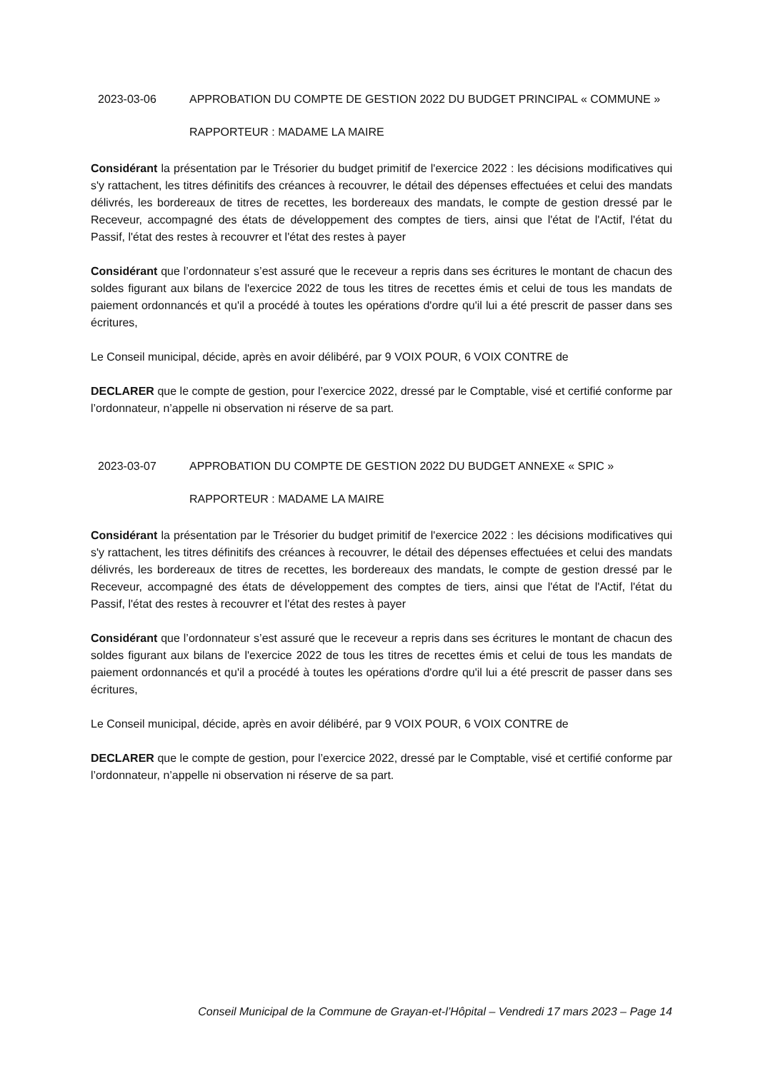2023-03-06 APPROBATION DU COMPTE DE GESTION 2022 DU BUDGET PRINCIPAL « COMMUNE »
RAPPORTEUR : MADAME LA MAIRE
Considérant la présentation par le Trésorier du budget primitif de l'exercice 2022 : les décisions modificatives qui s'y rattachent, les titres définitifs des créances à recouvrer, le détail des dépenses effectuées et celui des mandats délivrés, les bordereaux de titres de recettes, les bordereaux des mandats, le compte de gestion dressé par le Receveur, accompagné des états de développement des comptes de tiers, ainsi que l'état de l'Actif, l'état du Passif, l'état des restes à recouvrer et l'état des restes à payer
Considérant que l’ordonnateur s’est assuré que le receveur a repris dans ses écritures le montant de chacun des soldes figurant aux bilans de l'exercice 2022 de tous les titres de recettes émis et celui de tous les mandats de paiement ordonnancés et qu'il a procédé à toutes les opérations d'ordre qu'il lui a été prescrit de passer dans ses écritures,
Le Conseil municipal, décide, après en avoir délibéré, par 9 VOIX POUR, 6 VOIX CONTRE de
DECLARER que le compte de gestion, pour l’exercice 2022, dressé par le Comptable, visé et certifié conforme par l’ordonnateur, n’appelle ni observation ni réserve de sa part.
2023-03-07 APPROBATION DU COMPTE DE GESTION 2022 DU BUDGET ANNEXE « SPIC »
RAPPORTEUR : MADAME LA MAIRE
Considérant la présentation par le Trésorier du budget primitif de l'exercice 2022 : les décisions modificatives qui s'y rattachent, les titres définitifs des créances à recouvrer, le détail des dépenses effectuées et celui des mandats délivrés, les bordereaux de titres de recettes, les bordereaux des mandats, le compte de gestion dressé par le Receveur, accompagné des états de développement des comptes de tiers, ainsi que l'état de l'Actif, l'état du Passif, l'état des restes à recouvrer et l'état des restes à payer
Considérant que l’ordonnateur s’est assuré que le receveur a repris dans ses écritures le montant de chacun des soldes figurant aux bilans de l'exercice 2022 de tous les titres de recettes émis et celui de tous les mandats de paiement ordonnancés et qu'il a procédé à toutes les opérations d'ordre qu'il lui a été prescrit de passer dans ses écritures,
Le Conseil municipal, décide, après en avoir délibéré, par 9 VOIX POUR, 6 VOIX CONTRE de
DECLARER que le compte de gestion, pour l’exercice 2022, dressé par le Comptable, visé et certifié conforme par l’ordonnateur, n’appelle ni observation ni réserve de sa part.
Conseil Municipal de la Commune de Grayan-et-l’Hôpital – Vendredi 17 mars 2023 – Page 14